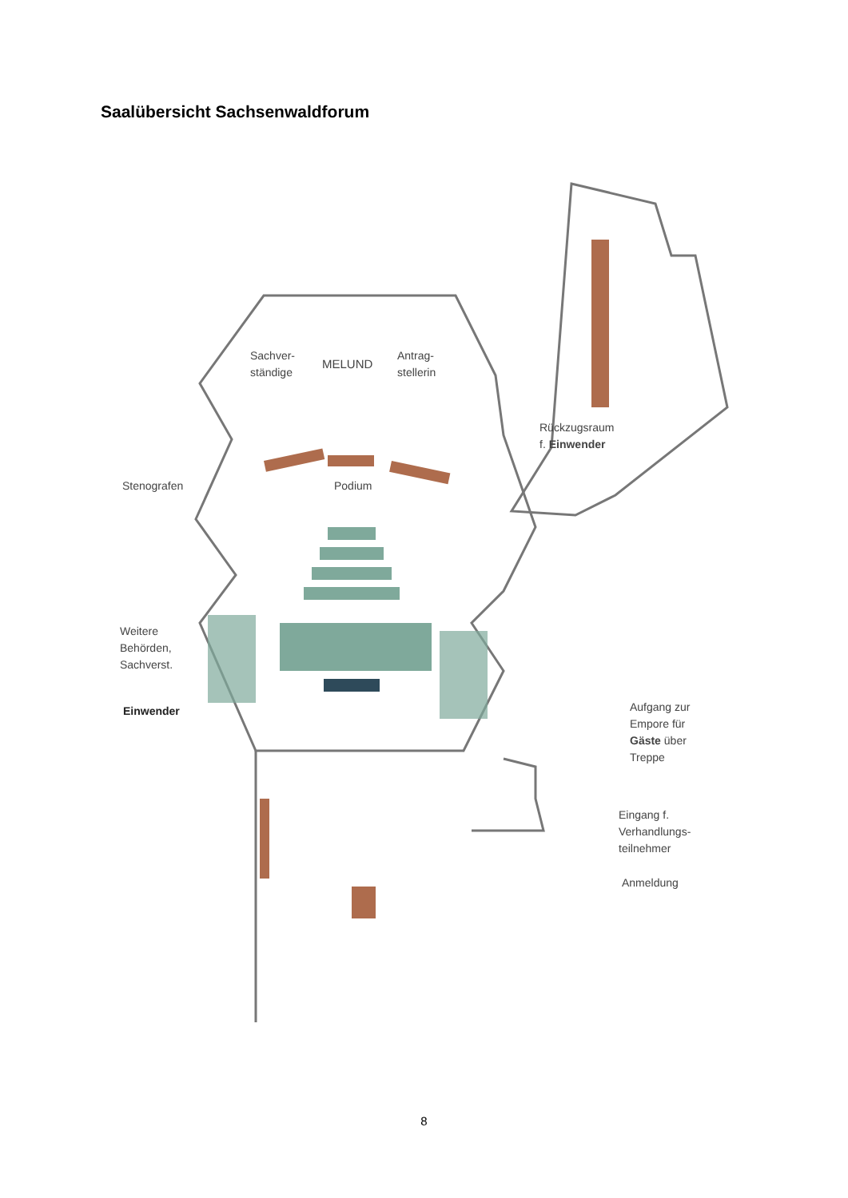Saalübersicht Sachsenwaldforum
Sachver-
ständige
MELUND
Antrag-
stellerin
Rückzugsraum
f. Einwender
Stenografen Podium
Weitere
Behörden,
Sachverst.
Einwender
Aufgang zur
Empore für
Gäste über
Treppe
Eingang f.
Verhandlungs-
teilnehmer
Anmeldung
8